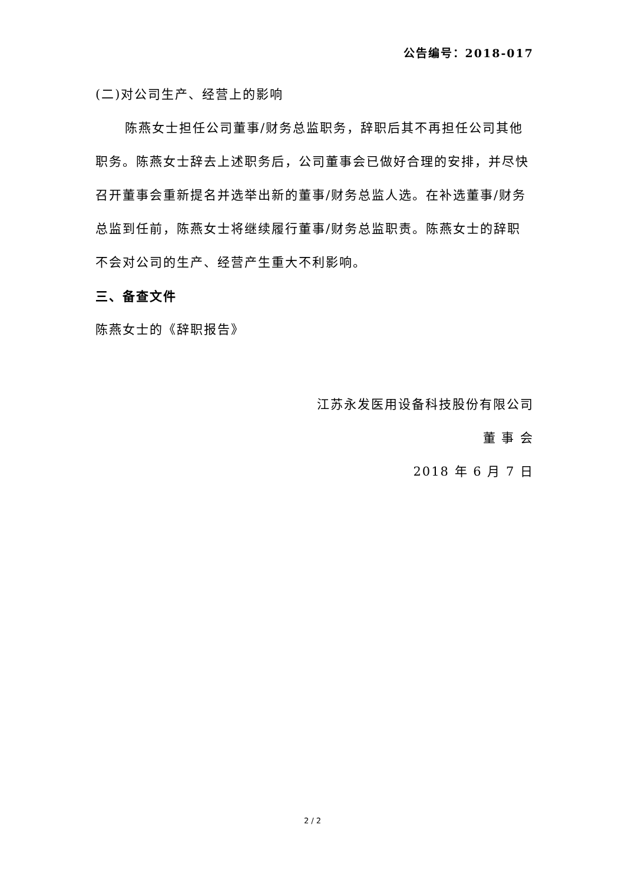公告编号：2018-017
(二)对公司生产、经营上的影响
陈燕女士担任公司董事/财务总监职务，辞职后其不再担任公司其他职务。陈燕女士辞去上述职务后，公司董事会已做好合理的安排，并尽快召开董事会重新提名并选举出新的董事/财务总监人选。在补选董事/财务总监到任前，陈燕女士将继续履行董事/财务总监职责。陈燕女士的辞职不会对公司的生产、经营产生重大不利影响。
三、备查文件
陈燕女士的《辞职报告》
江苏永发医用设备科技股份有限公司
董 事 会
2018 年 6 月 7 日
2 / 2